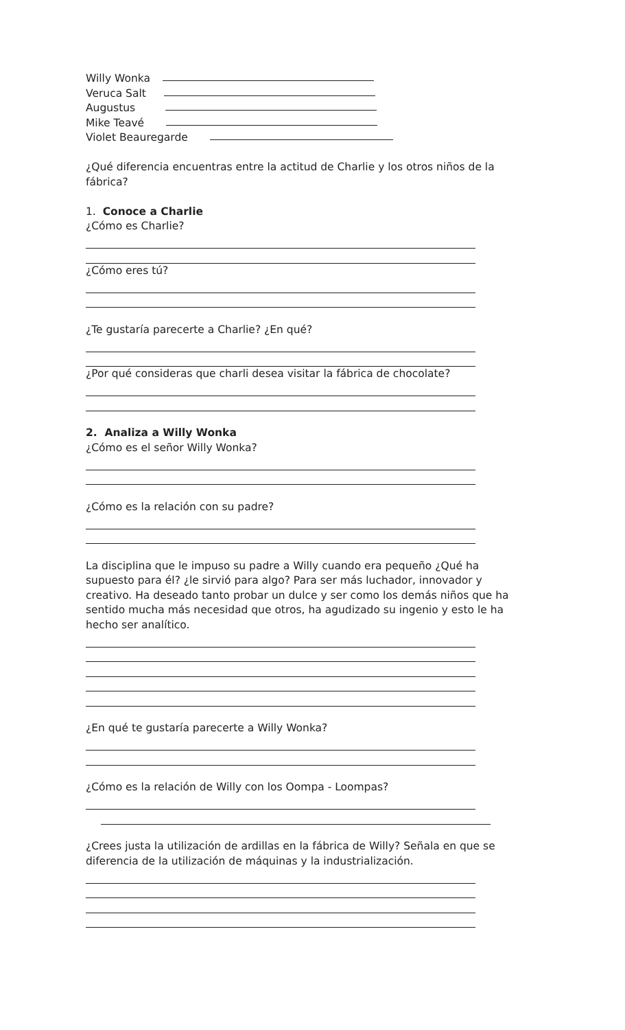Willy Wonka
Veruca Salt
Augustus
Mike Teavé
Violet Beauregarde
¿Qué diferencia encuentras entre la actitud de Charlie y los otros niños de la fábrica?
1. Conoce a Charlie
¿Cómo es Charlie?
¿Cómo eres tú?
¿Te gustaría parecerte a Charlie? ¿En qué?
¿Por qué consideras que charli desea visitar la fábrica de chocolate?
2. Analiza a Willy Wonka
¿Cómo es el señor Willy Wonka?
¿Cómo es la relación con su padre?
La disciplina que le impuso su padre a Willy cuando era pequeño ¿Qué ha supuesto para él? ¿le sirvió para algo? Para ser más luchador, innovador y creativo. Ha deseado tanto probar un dulce y ser como los demás niños que ha sentido mucha más necesidad que otros, ha agudizado su ingenio y esto le ha hecho ser analítico.
¿En qué te gustaría parecerte a Willy Wonka?
¿Cómo es la relación de Willy con los Oompa - Loompas?
¿Crees justa la utilización de ardillas en la fábrica de Willy? Señala en que se diferencia de la utilización de máquinas y la industrialización.